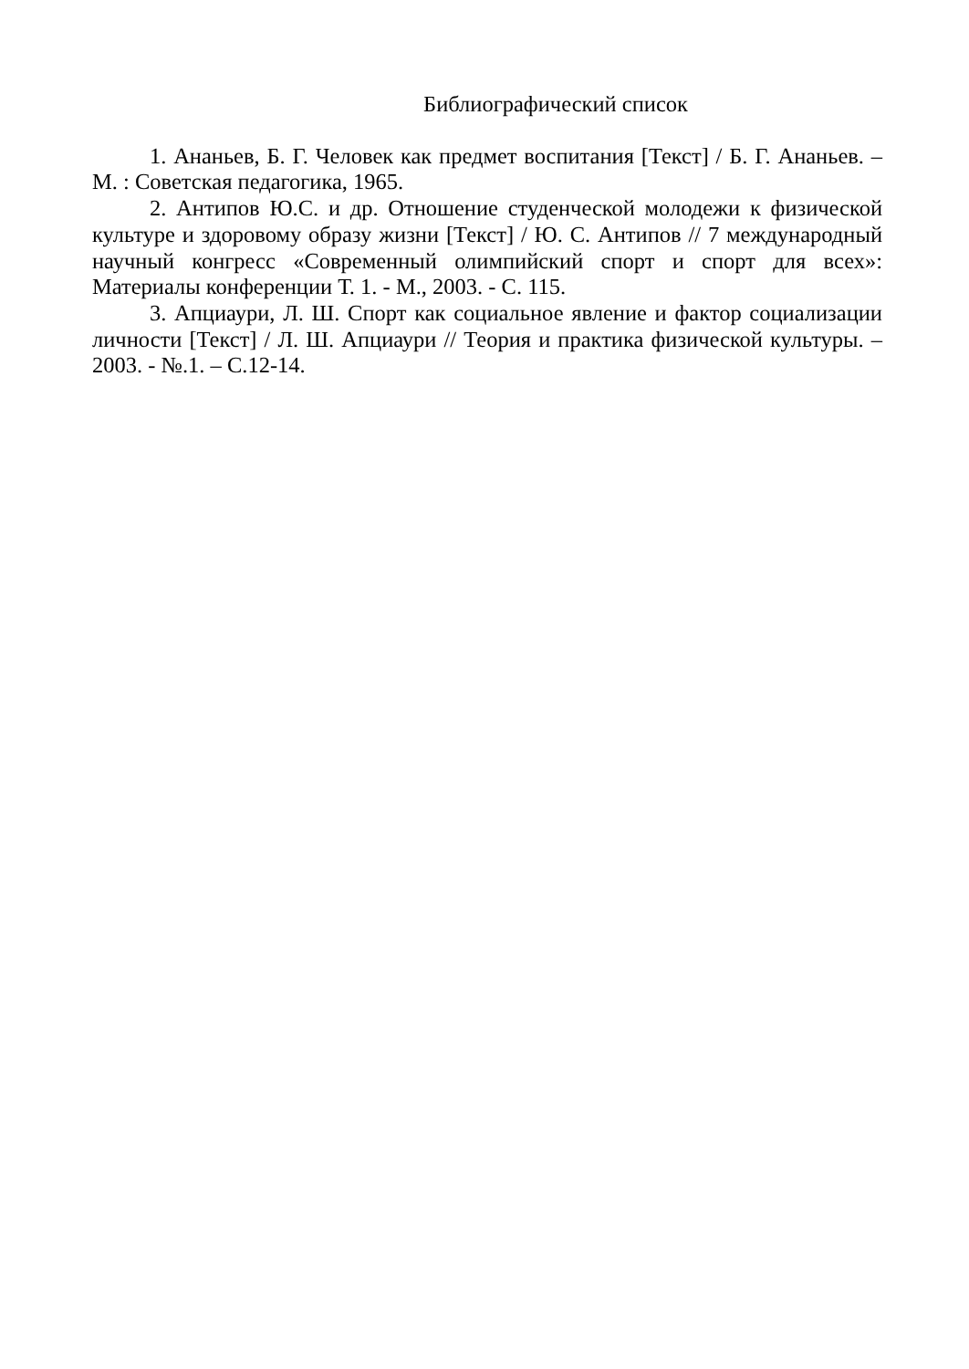Библиографический список
1. Ананьев, Б. Г. Человек как предмет воспитания [Текст] / Б. Г. Ананьев. – М. : Советская педагогика, 1965.
2. Антипов Ю.С. и др. Отношение студенческой молодежи к физической культуре и здоровому образу жизни [Текст] / Ю. С. Антипов // 7 международный научный конгресс «Современный олимпийский спорт и спорт для всех»: Материалы конференции Т. 1. - М., 2003. - С. 115.
3. Апциаури, Л. Ш. Спорт как социальное явление и фактор социализации личности [Текст] / Л. Ш. Апциаури // Теория и практика физической культуры. – 2003. - №.1. – С.12-14.